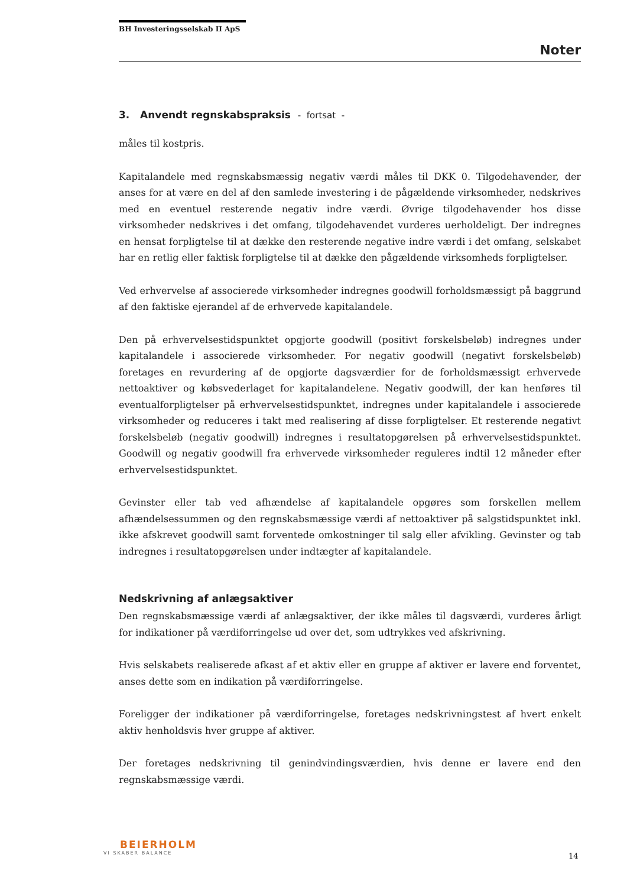BH Investeringsselskab II ApS
Noter
3. Anvendt regnskabspraksis - fortsat -
måles til kostpris.
Kapitalandele med regnskabsmæssig negativ værdi måles til DKK 0. Tilgodehavender, der anses for at være en del af den samlede investering i de pågældende virksomheder, nedskrives med en eventuel resterende negativ indre værdi. Øvrige tilgodehavender hos disse virksomheder nedskrives i det omfang, tilgodehavendet vurderes uerholdeligt. Der indregnes en hensat forpligtelse til at dække den resterende negative indre værdi i det omfang, selskabet har en retlig eller faktisk forpligtelse til at dække den pågældende virksomheds forpligtelser.
Ved erhvervelse af associerede virksomheder indregnes goodwill forholdsmæssigt på baggrund af den faktiske ejerandel af de erhvervede kapitalandele.
Den på erhvervelsestidspunktet opgjorte goodwill (positivt forskelsbeløb) indregnes under kapitalandele i associerede virksomheder. For negativ goodwill (negativt forskelsbeløb) foretages en revurdering af de opgjorte dagsværdier for de forholdsmæssigt erhvervede nettoaktiver og købsvederlaget for kapitalandelene. Negativ goodwill, der kan henføres til eventualforpligtelser på erhvervelsestidspunktet, indregnes under kapitalandele i associerede virksomheder og reduceres i takt med realisering af disse forpligtelser. Et resterende negativt forskelsbeløb (negativ goodwill) indregnes i resultatopgørelsen på erhvervelsestidspunktet. Goodwill og negativ goodwill fra erhvervede virksomheder reguleres indtil 12 måneder efter erhvervelsestidspunktet.
Gevinster eller tab ved afhændelse af kapitalandele opgøres som forskellen mellem afhændelsessummen og den regnskabsmæssige værdi af nettoaktiver på salgstidspunktet inkl. ikke afskrevet goodwill samt forventede omkostninger til salg eller afvikling. Gevinster og tab indregnes i resultatopgørelsen under indtægter af kapitalandele.
Nedskrivning af anlægsaktiver
Den regnskabsmæssige værdi af anlægsaktiver, der ikke måles til dagsværdi, vurderes årligt for indikationer på værdiforringelse ud over det, som udtrykkes ved afskrivning.
Hvis selskabets realiserede afkast af et aktiv eller en gruppe af aktiver er lavere end forventet, anses dette som en indikation på værdiforringelse.
Foreligger der indikationer på værdiforringelse, foretages nedskrivningstest af hvert enkelt aktiv henholdsvis hver gruppe af aktiver.
Der foretages nedskrivning til genindvindingsværdien, hvis denne er lavere end den regnskabsmæssige værdi.
BEIERHOLM
VI SKABER BALANCE
14